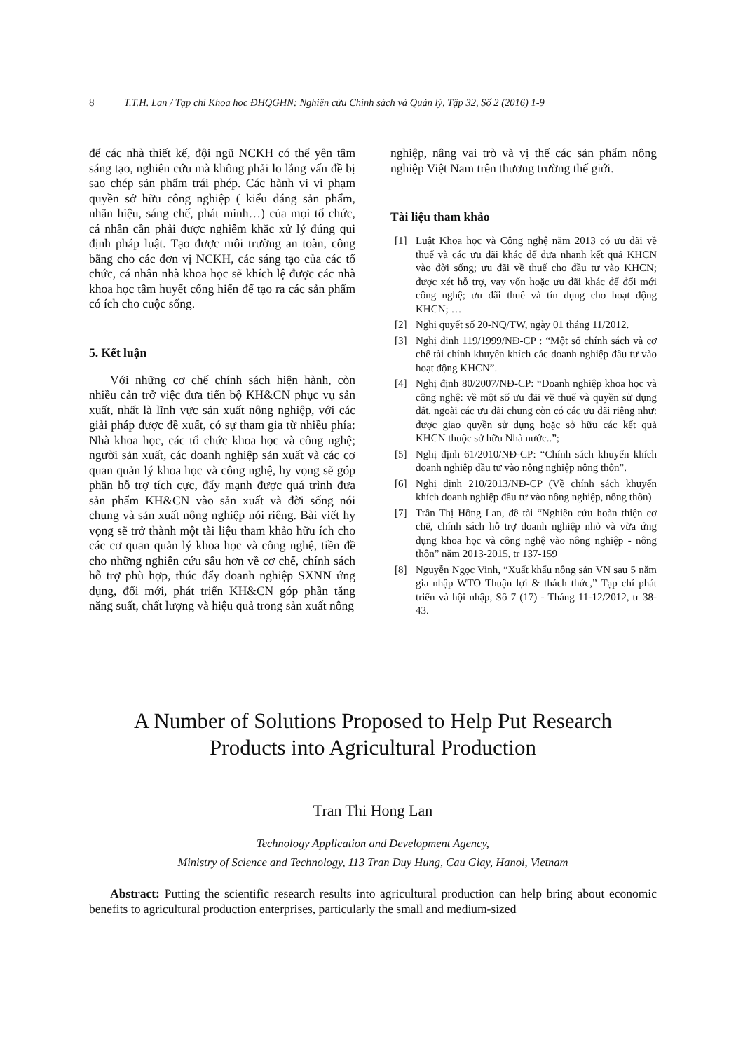8 T.T.H. Lan / Tạp chí Khoa học ĐHQGHN: Nghiên cứu Chính sách và Quản lý, Tập 32, Số 2 (2016) 1-9
để các nhà thiết kế, đội ngũ NCKH có thể yên tâm sáng tạo, nghiên cứu mà không phải lo lắng vấn đề bị sao chép sản phẩm trái phép. Các hành vi vi phạm quyền sở hữu công nghiệp ( kiểu dáng sản phẩm, nhãn hiệu, sáng chế, phát minh…) của mọi tổ chức, cá nhân cần phải được nghiêm khắc xử lý đúng qui định pháp luật. Tạo được môi trường an toàn, công bằng cho các đơn vị NCKH, các sáng tạo của các tổ chức, cá nhân nhà khoa học sẽ khích lệ được các nhà khoa học tâm huyết cống hiến để tạo ra các sản phẩm có ích cho cuộc sống.
5. Kết luận
Với những cơ chế chính sách hiện hành, còn nhiều cản trở việc đưa tiến bộ KH&CN phục vụ sản xuất, nhất là lĩnh vực sản xuất nông nghiệp, với các giải pháp được đề xuất, có sự tham gia từ nhiều phía: Nhà khoa học, các tổ chức khoa học và công nghệ; người sản xuất, các doanh nghiệp sản xuất và các cơ quan quản lý khoa học và công nghệ, hy vọng sẽ góp phần hỗ trợ tích cực, đẩy mạnh được quá trình đưa sản phẩm KH&CN vào sản xuất và đời sống nói chung và sản xuất nông nghiệp nói riêng. Bài viết hy vọng sẽ trở thành một tài liệu tham khảo hữu ích cho các cơ quan quản lý khoa học và công nghệ, tiền đề cho những nghiên cứu sâu hơn về cơ chế, chính sách hỗ trợ phù hợp, thúc đẩy doanh nghiệp SXNN ứng dụng, đổi mới, phát triển KH&CN góp phần tăng năng suất, chất lượng và hiệu quả trong sản xuất nông
nghiệp, nâng vai trò và vị thế các sản phẩm nông nghiệp Việt Nam trên thương trường thế giới.
Tài liệu tham khảo
[1] Luật Khoa học và Công nghệ năm 2013 có ưu đãi về thuế và các ưu đãi khác để đưa nhanh kết quả KHCN vào đời sống; ưu đãi về thuế cho đầu tư vào KHCN; được xét hỗ trợ, vay vốn hoặc ưu đãi khác để đổi mới công nghệ; ưu đãi thuế và tín dụng cho hoạt động KHCN; …
[2] Nghị quyết số 20-NQ/TW, ngày 01 tháng 11/2012.
[3] Nghị định 119/1999/NĐ-CP : “Một số chính sách và cơ chế tài chính khuyến khích các doanh nghiệp đầu tư vào hoạt động KHCN”.
[4] Nghị định 80/2007/NĐ-CP: “Doanh nghiệp khoa học và công nghệ: về một số ưu đãi về thuế và quyền sử dụng đất, ngoài các ưu đãi chung còn có các ưu đãi riêng như: được giao quyền sử dụng hoặc sở hữu các kết quả KHCN thuộc sở hữu Nhà nước..”;
[5] Nghị định 61/2010/NĐ-CP: “Chính sách khuyến khích doanh nghiệp đầu tư vào nông nghiệp nông thôn”.
[6] Nghị định 210/2013/NĐ-CP (Về chính sách khuyến khích doanh nghiệp đầu tư vào nông nghiệp, nông thôn)
[7] Trần Thị Hồng Lan, đề tài “Nghiên cứu hoàn thiện cơ chế, chính sách hỗ trợ doanh nghiệp nhỏ và vừa ứng dụng khoa học và công nghệ vào nông nghiệp - nông thôn” năm 2013-2015, tr 137-159
[8] Nguyễn Ngọc Vinh, “Xuất khẩu nông sản VN sau 5 năm gia nhập WTO Thuận lợi & thách thức,” Tạp chí phát triển và hội nhập, Số 7 (17) - Tháng 11-12/2012, tr 38-43.
A Number of Solutions Proposed to Help Put Research
Products into Agricultural Production
Tran Thi Hong Lan
Technology Application and Development Agency,
Ministry of Science and Technology, 113 Tran Duy Hung, Cau Giay, Hanoi, Vietnam
Abstract: Putting the scientific research results into agricultural production can help bring about economic benefits to agricultural production enterprises, particularly the small and medium-sized